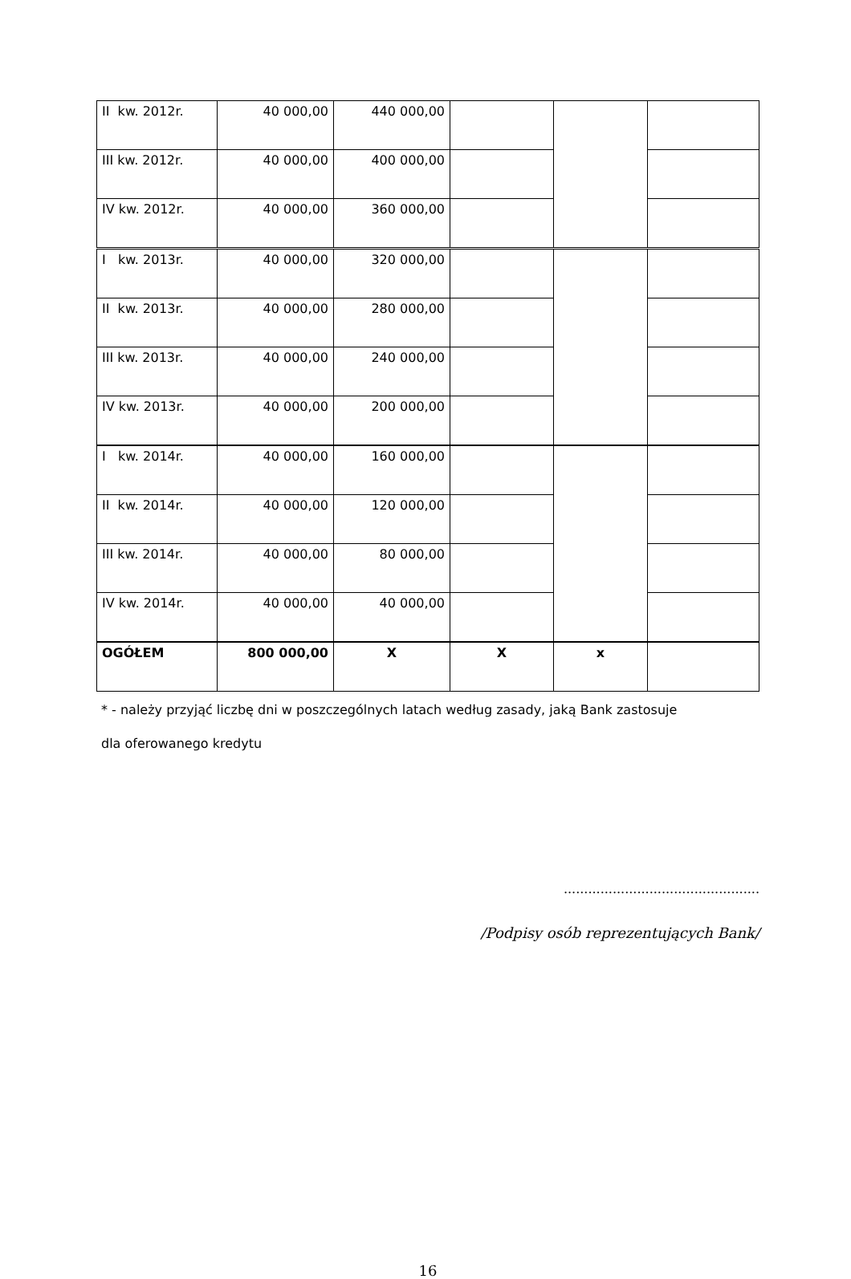| II kw. 2012r. | 40 000,00 | 440 000,00 | | | |
| III kw. 2012r. | 40 000,00 | 400 000,00 | | | |
| IV kw. 2012r. | 40 000,00 | 360 000,00 | | | |
| I kw. 2013r. | 40 000,00 | 320 000,00 | | | |
| II kw. 2013r. | 40 000,00 | 280 000,00 | | | |
| III kw. 2013r. | 40 000,00 | 240 000,00 | | | |
| IV kw. 2013r. | 40 000,00 | 200 000,00 | | | |
| I kw. 2014r. | 40 000,00 | 160 000,00 | | | |
| II kw. 2014r. | 40 000,00 | 120 000,00 | | | |
| III kw. 2014r. | 40 000,00 | 80 000,00 | | | |
| IV kw. 2014r. | 40 000,00 | 40 000,00 | | | |
| OGÓŁEM | 800 000,00 | X | X | x | |
* - należy przyjąć liczbę dni w poszczególnych latach według zasady, jaką Bank zastosuje
dla oferowanego kredytu
................................................
/Podpisy osób reprezentujących Bank/
16